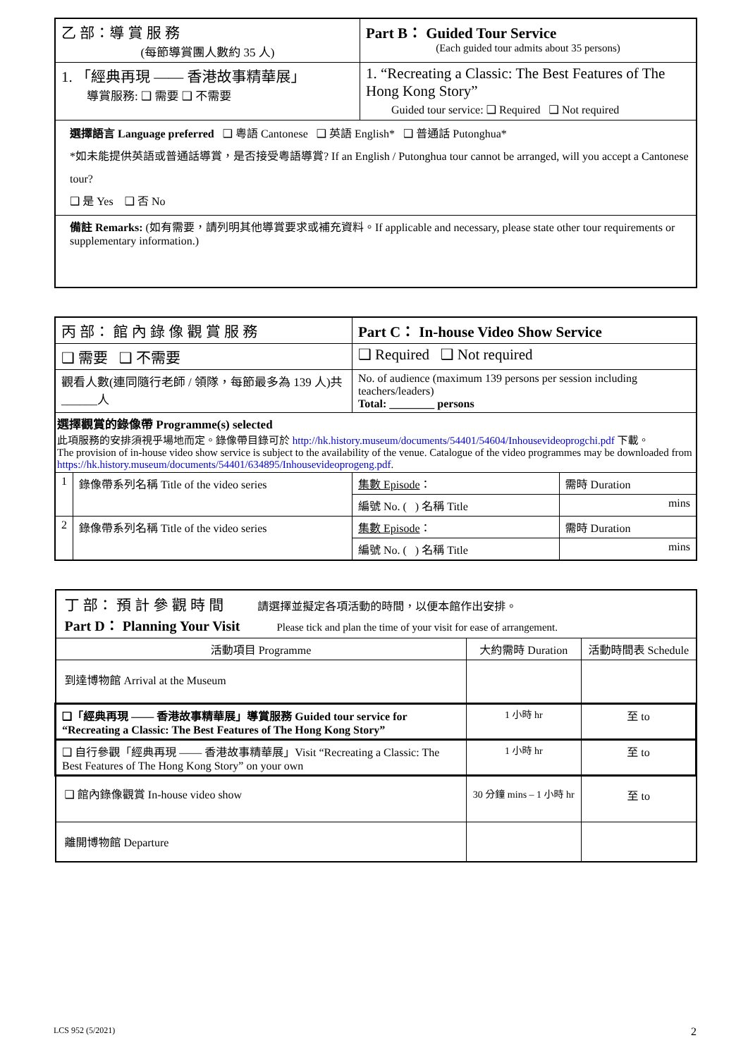| 乙 部：導 賞 服 務 (每節導賞團人數約 35 人) | Part B： Guided Tour Service (Each guided tour admits about 35 persons) |
| --- | --- |
| 1. 「經典再現 —— 香港故事精華展」 導賞服務: ❑ 需要 ❑ 不需要 | 1. “Recreating a Classic: The Best Features of The Hong Kong Story” Guided tour service: ❑ Required ❑ Not required |
| 選擇語言 Language preferred ❑ 粵語 Cantonese ❑ 英語 English* ❑ 普通話 Putonghua* *如未能提供英語或普通話導賞，是否接受粵語導賞? If an English / Putonghua tour cannot be arranged, will you accept a Cantonese tour? ❑ 是 Yes ❑ 否 No | |
| 備註 Remarks: (如有需要，請列明其他導賞要求或補充資料。If applicable and necessary, please state other tour requirements or supplementary information.) | |
| 丙 部： 館 內 錄 像 觀 賞 服 務 | | Part C： In-house Video Show Service | |
| --- | --- | --- | --- |
| ❑ 需要 ❑ 不需要 | | ❑ Required ❑ Not required | |
| 觀看人數(連同隨行老師 / 領隊，每節最多為 139 人)共______人 | | No. of audience (maximum 139 persons per session including teachers/leaders) Total: ________ persons | |
| 選擇觀賞的錄像帶 Programme(s) selected 此項服務的安排須視乎場地而定。錄像帶目錄可於 http://hk.history.museum/documents/54401/54604/Inhousevideoprogchi.pdf 下載。 The provision of in-house video show service is subject to the availability of the venue. Catalogue of the video programmes may be downloaded from https://hk.history.museum/documents/54401/634895/Inhousevideoprogeng.pdf . | | | |
| 1 | 錄像帶系列名稱 Title of the video series | 集數 Episode ： | 需時 Duration |
| | | 編號 No. ( ) 名稱 Title | mins |
| 2 | 錄像帶系列名稱 Title of the video series | 集數 Episode ： | 需時 Duration |
| | | 編號 No. ( ) 名稱 Title | mins |
| 丁 部： 預 計 參 觀 時 間 請選擇並擬定各項活動的時間，以便本館作出安排。 Part D： Planning Your Visit Please tick and plan the time of your visit for ease of arrangement. | | |
| --- | --- | --- |
| 活動項目 Programme | 大約需時 Duration | 活動時間表 Schedule |
| 到達博物館 Arrival at the Museum | | |
| ❑「經典再現 —— 香港故事精華展」導賞服務 Guided tour service for “Recreating a Classic: The Best Features of The Hong Kong Story” | 1 小時 hr | 至 to |
| ❑ 自行參觀「經典再現 —— 香港故事精華展」Visit “Recreating a Classic: The Best Features of The Hong Kong Story” on your own | 1 小時 hr | 至 to |
| ❑ 館內錄像觀賞 In-house video show | 30 分鐘 mins – 1 小時 hr | 至 to |
| 離開博物館 Departure | | |
LCS 952 (5/2021) 2